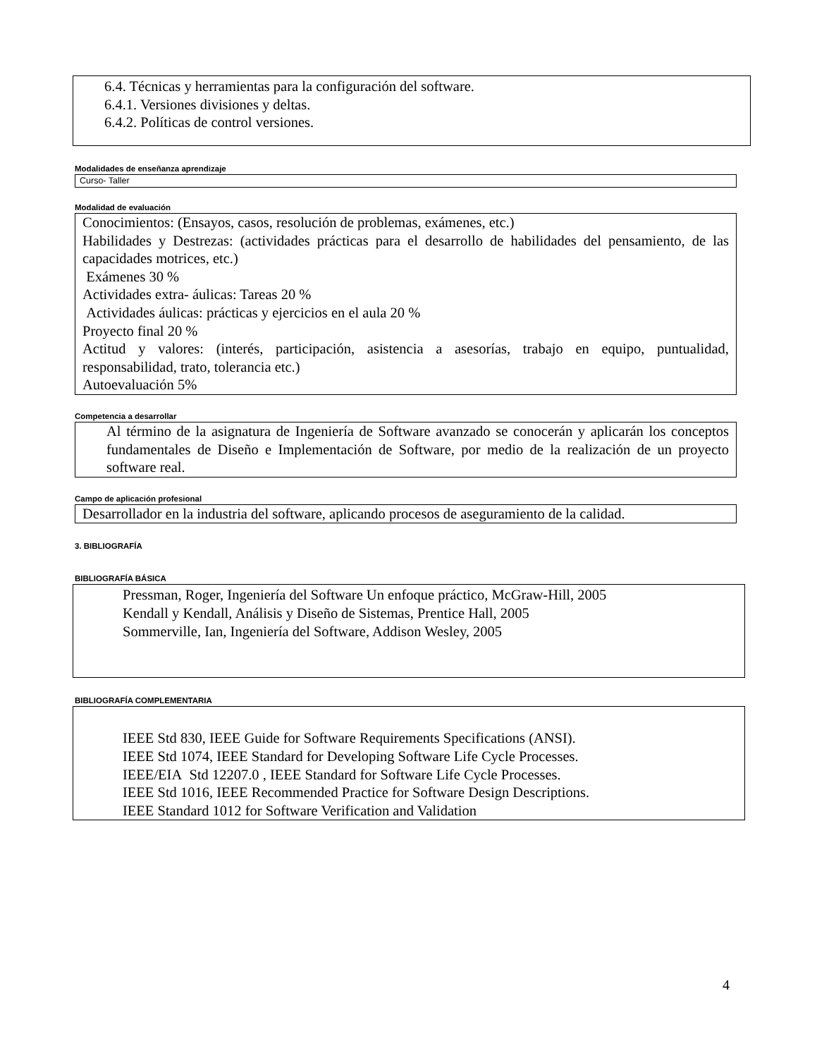6.4. Técnicas y herramientas para la configuración del software.
6.4.1. Versiones divisiones y deltas.
6.4.2. Políticas de control versiones.
Modalidades de enseñanza aprendizaje
Curso- Taller
Modalidad de evaluación
Conocimientos: (Ensayos, casos, resolución de problemas, exámenes, etc.)
Habilidades y Destrezas: (actividades prácticas para el desarrollo de habilidades del pensamiento, de las capacidades motrices, etc.)
Exámenes 30 %
Actividades extra- áulicas: Tareas 20 %
Actividades áulicas: prácticas y ejercicios en el aula 20 %
Proyecto final 20 %
Actitud y valores: (interés, participación, asistencia a asesorías, trabajo en equipo, puntualidad, responsabilidad, trato, tolerancia etc.)
Autoevaluación 5%
Competencia a desarrollar
Al término de la asignatura de Ingeniería de Software avanzado se conocerán y aplicarán los conceptos fundamentales de Diseño e Implementación de Software, por medio de la realización de un proyecto software real.
Campo de aplicación profesional
Desarrollador en la industria del software, aplicando procesos de aseguramiento de la calidad.
3. BIBLIOGRAFÍA
BIBLIOGRAFÍA BÁSICA
Pressman, Roger, Ingeniería del Software Un enfoque práctico, McGraw-Hill, 2005
Kendall y Kendall, Análisis y Diseño de Sistemas, Prentice Hall, 2005
Sommerville, Ian, Ingeniería del Software, Addison Wesley, 2005
BIBLIOGRAFÍA COMPLEMENTARIA
IEEE Std 830, IEEE Guide for Software Requirements Specifications (ANSI).
IEEE Std 1074, IEEE Standard for Developing Software Life Cycle Processes.
IEEE/EIA Std 12207.0 , IEEE Standard for Software Life Cycle Processes.
IEEE Std 1016, IEEE Recommended Practice for Software Design Descriptions.
IEEE Standard 1012 for Software Verification and Validation
4